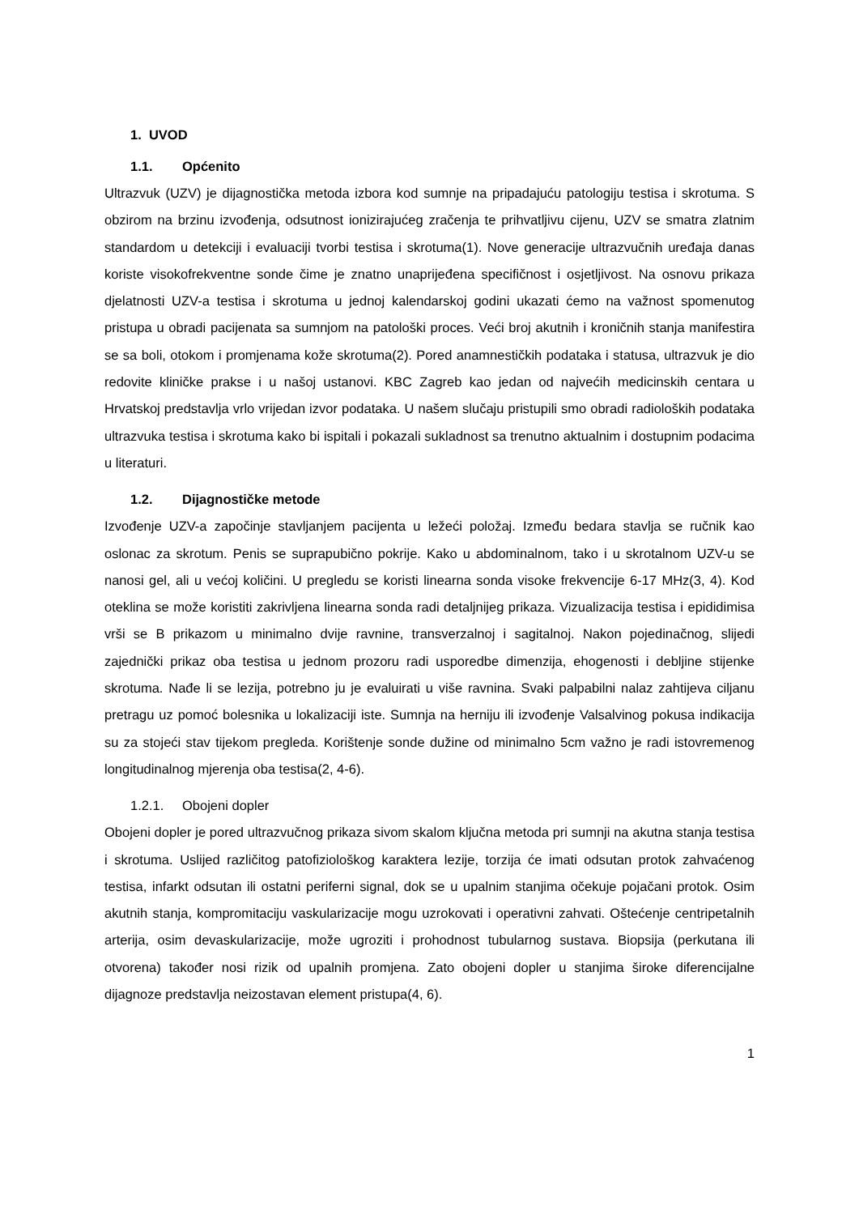1. UVOD
1.1. Općenito
Ultrazvuk (UZV) je dijagnostička metoda izbora kod sumnje na pripadajuću patologiju testisa i skrotuma. S obzirom na brzinu izvođenja, odsutnost ionizirajućeg zračenja te prihvatljivu cijenu, UZV se smatra zlatnim standardom u detekciji i evaluaciji tvorbi testisa i skrotuma(1). Nove generacije ultrazvučnih uređaja danas koriste visokofrekventne sonde čime je znatno unaprijeđena specifičnost i osjetljivost. Na osnovu prikaza djelatnosti UZV-a testisa i skrotuma u jednoj kalendarskoj godini ukazati ćemo na važnost spomenutog pristupa u obradi pacijenata sa sumnjom na patološki proces. Veći broj akutnih i kroničnih stanja manifestira se sa boli, otokom i promjenama kože skrotuma(2). Pored anamnestičkih podataka i statusa, ultrazvuk je dio redovite kliničke prakse i u našoj ustanovi. KBC Zagreb kao jedan od najvećih medicinskih centara u Hrvatskoj predstavlja vrlo vrijedan izvor podataka. U našem slučaju pristupili smo obradi radioloških podataka ultrazvuka testisa i skrotuma kako bi ispitali i pokazali sukladnost sa trenutno aktualnim i dostupnim podacima u literaturi.
1.2. Dijagnostičke metode
Izvođenje UZV-a započinje stavljanjem pacijenta u ležeći položaj. Između bedara stavlja se ručnik kao oslonac za skrotum. Penis se suprapubično pokrije. Kako u abdominalnom, tako i u skrotalnom UZV-u se nanosi gel, ali u većoj količini. U pregledu se koristi linearna sonda visoke frekvencije 6-17 MHz(3, 4). Kod oteklina se može koristiti zakrivljena linearna sonda radi detaljnijeg prikaza. Vizualizacija testisa i epididimisa vrši se B prikazom u minimalno dvije ravnine, transverzalnoj i sagitalnoj. Nakon pojedinačnog, slijedi zajednički prikaz oba testisa u jednom prozoru radi usporedbe dimenzija, ehogenosti i debljine stijenke skrotuma. Nađe li se lezija, potrebno ju je evaluirati u više ravnina. Svaki palpabilni nalaz zahtijeva ciljanu pretragu uz pomoć bolesnika u lokalizaciji iste. Sumnja na herniju ili izvođenje Valsalvinog pokusa indikacija su za stojeći stav tijekom pregleda. Korištenje sonde dužine od minimalno 5cm važno je radi istovremenog longitudinalnog mjerenja oba testisa(2, 4-6).
1.2.1. Obojeni dopler
Obojeni dopler je pored ultrazvučnog prikaza sivom skalom ključna metoda pri sumnji na akutna stanja testisa i skrotuma. Uslijed različitog patofiziološkog karaktera lezije, torzija će imati odsutan protok zahvaćenog testisa, infarkt odsutan ili ostatni periferni signal, dok se u upalnim stanjima očekuje pojačani protok. Osim akutnih stanja, kompromitaciju vaskularizacije mogu uzrokovati i operativni zahvati. Oštećenje centripetalnih arterija, osim devaskularizacije, može ugroziti i prohodnost tubularnog sustava. Biopsija (perkutana ili otvorena) također nosi rizik od upalnih promjena. Zato obojeni dopler u stanjima široke diferencijalne dijagnoze predstavlja neizostavan element pristupa(4, 6).
1